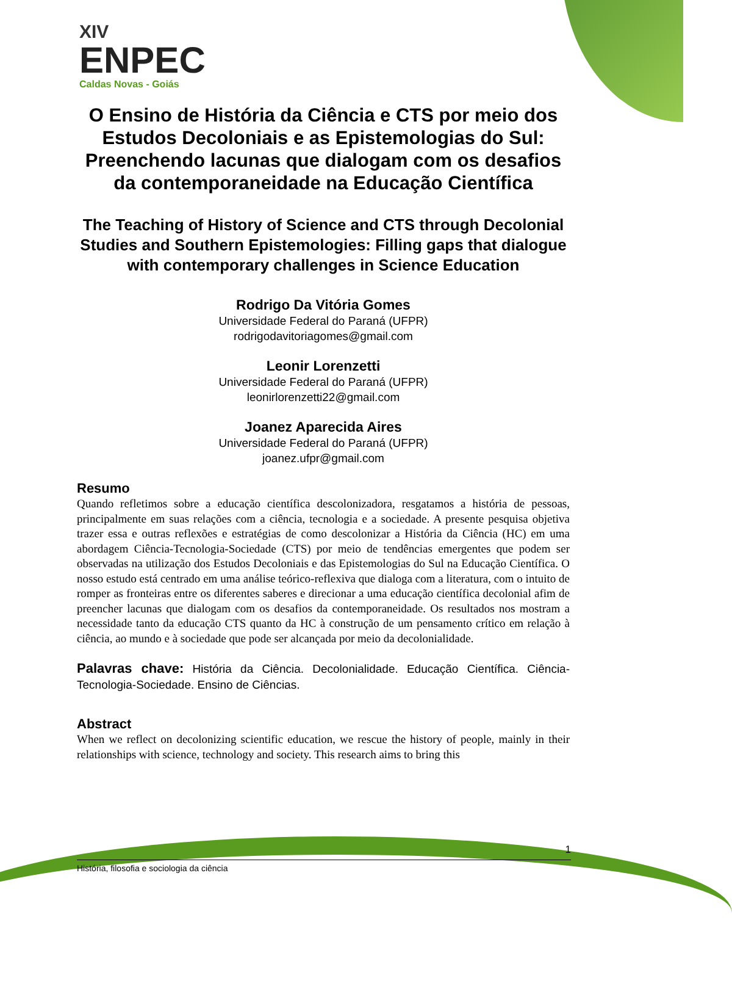XIV
ENPEC
Caldas Novas - Goiás
O Ensino de História da Ciência e CTS por meio dos Estudos Decoloniais e as Epistemologias do Sul: Preenchendo lacunas que dialogam com os desafios da contemporaneidade na Educação Científica
The Teaching of History of Science and CTS through Decolonial Studies and Southern Epistemologies: Filling gaps that dialogue with contemporary challenges in Science Education
Rodrigo Da Vitória Gomes
Universidade Federal do Paraná (UFPR)
rodrigodavitoriagomes@gmail.com
Leonir Lorenzetti
Universidade Federal do Paraná (UFPR)
leonirlorenzetti22@gmail.com
Joanez Aparecida Aires
Universidade Federal do Paraná (UFPR)
joanez.ufpr@gmail.com
Resumo
Quando refletimos sobre a educação científica descolonizadora, resgatamos a história de pessoas, principalmente em suas relações com a ciência, tecnologia e a sociedade. A presente pesquisa objetiva trazer essa e outras reflexões e estratégias de como descolonizar a História da Ciência (HC) em uma abordagem Ciência-Tecnologia-Sociedade (CTS) por meio de tendências emergentes que podem ser observadas na utilização dos Estudos Decoloniais e das Epistemologias do Sul na Educação Científica. O nosso estudo está centrado em uma análise teórico-reflexiva que dialoga com a literatura, com o intuito de romper as fronteiras entre os diferentes saberes e direcionar a uma educação científica decolonial afim de preencher lacunas que dialogam com os desafios da contemporaneidade. Os resultados nos mostram a necessidade tanto da educação CTS quanto da HC à construção de um pensamento crítico em relação à ciência, ao mundo e à sociedade que pode ser alcançada por meio da decolonialidade.
Palavras chave: História da Ciência. Decolonialidade. Educação Científica. Ciência-Tecnologia-Sociedade. Ensino de Ciências.
Abstract
When we reflect on decolonizing scientific education, we rescue the history of people, mainly in their relationships with science, technology and society. This research aims to bring this
1
História, filosofia e sociologia da ciência